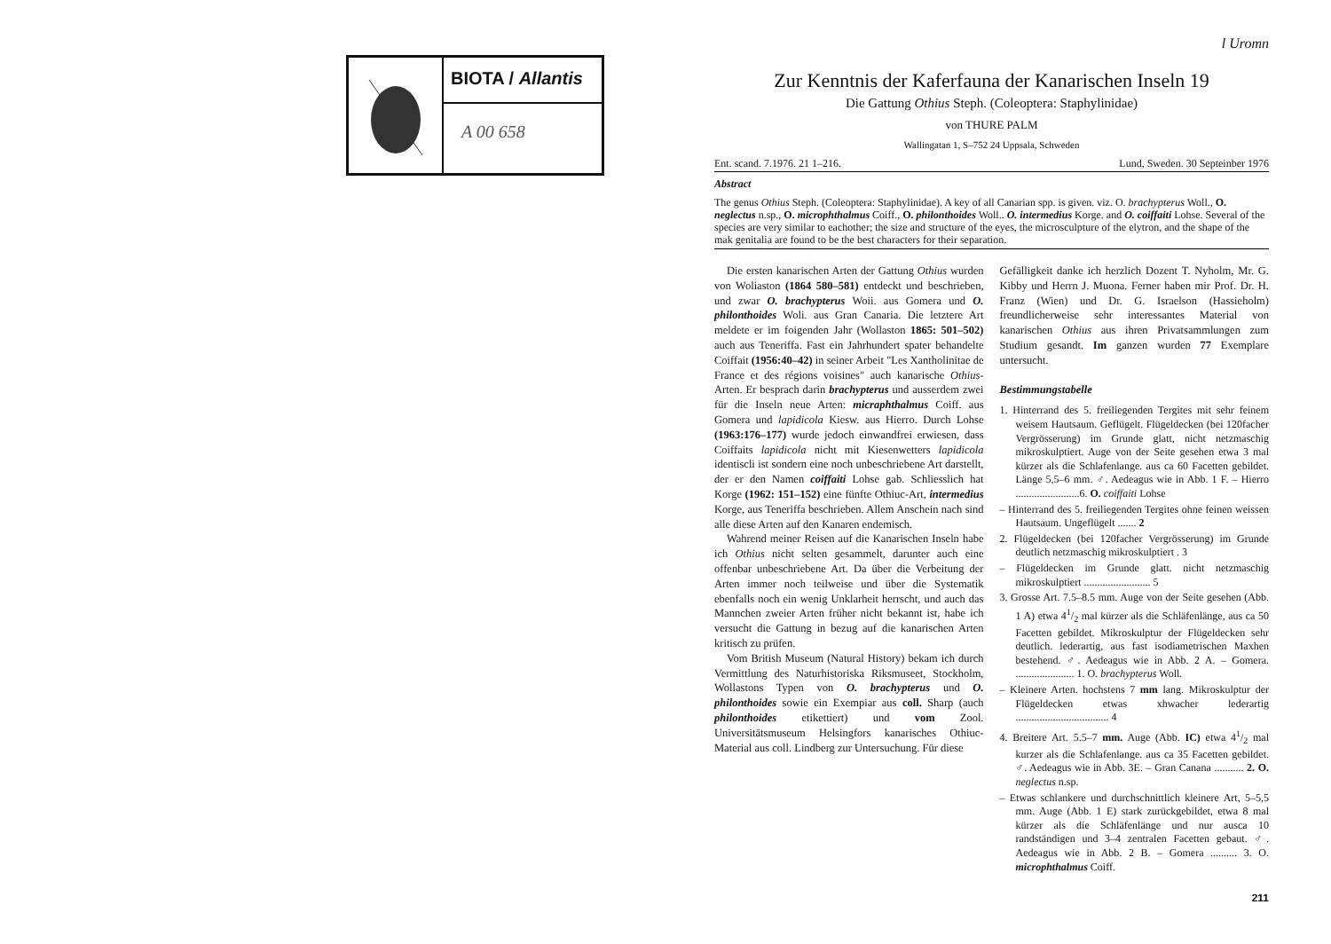BIOTA / Allantis
A 00 658
l Uromn
Zur Kenntnis der Kaferfauna der Kanarischen Inseln 19
Die Gattung Othius Steph. (Coleoptera: Staphylinidae)
von THURE PALM
Wallingatan 1, S–752 24 Uppsala, Schweden
Ent. scand. 7.1976. 21 1–216. Lund, Sweden. 30 Septeinber 1976
Abstract
The genus Othius Steph. (Coleoptera: Staphylinidae). A key of all Canarian spp. is given. viz. O. brachypterus Woll., O. neglectus n.sp., O. microphthalmus Coiff., O. philonthoides Woll.. O. intermedius Korge. and O. coiffaiti Lohse. Several of the species are very similar to eachother; the size and structure of the eyes, the microsculpture of the elytron, and the shape of the mak genitalia are found to be the best characters for their separation.
Die ersten kanarischen Arten der Gattung Othius wurden von Woliaston (1864 580–581) entdeckt und beschrieben, und zwar O. brachypterus Woii. aus Gomera und O. philonthoides Woli. aus Gran Canaria. Die letztere Art meldete er im foigenden Jahr (Wollaston 1865: 501–502) auch aus Teneriffa. Fast ein Jahrhundert spater behandelte Coiffait (1956:40–42) in seiner Arbeit "Les Xantholinitae de France et des régions voisines" auch kanarische Othius-Arten. Er besprach darin brachypterus und ausserdem zwei für die Inseln neue Arten: micraphthalmus Coiff. aus Gomera und lapidicola Kiesw. aus Hierro. Durch Lohse (1963:176–177) wurde jedoch einwandfrei erwiesen, dass Coiffaits lapidicola nicht mit Kiesenwetters lapidicola identiscli ist sondern eine noch unbeschriebene Art darstellt, der er den Namen coiffaiti Lohse gab. Schliesslich hat Korge (1962: 151–152) eine fünfte Othiuc-Art, intermedius Korge, aus Teneriffa beschrieben. Allem Anschein nach sind alle diese Arten auf den Kanaren endemisch.
Wahrend meiner Reisen auf die Kanarischen Inseln habe ich Othius nicht selten gesammelt, darunter auch eine offenbar unbeschriebene Art. Da über die Verbeitung der Arten immer noch teilweise und über die Systematik ebenfalls noch ein wenig Unklarheit herrscht, und auch das Mannchen zweier Arten früher nicht bekannt ist, habe ich versucht die Gattung in bezug auf die kanarischen Arten kritisch zu prüfen.
Vom British Museum (Natural History) bekam ich durch Vermittlung des Naturhistoriska Riksmuseet, Stockholm, Wollastons Typen von O. brachypterus und O. philonthoides sowie ein Exempiar aus coll. Sharp (auch philonthoides etikettiert) und vom Zool. Universitätsmuseum Helsingfors kanarisches Othiuc-Material aus coll. Lindberg zur Untersuchung. Für diese
Gefälligkeit danke ich herzlich Dozent T. Nyholm, Mr. G. Kibby und Herrn J. Muona. Ferner haben mir Prof. Dr. H. Franz (Wien) und Dr. G. Israelson (Hassieholm) freundlicherweise sehr interessantes Material von kanarischen Othius aus ihren Privatsammlungen zum Studium gesandt. Im ganzen wurden 77 Exemplare untersucht.
Bestimmungstabelle
1. Hinterrand des 5. freiliegenden Tergites mit sehr feinem weisem Hautsaum. Geflügelt. Flügeldecken (bei 120facher Vergrösserung) im Grunde glatt, nicht netzmaschig mikroskulptiert. Auge von der Seite gesehen etwa 3 mal kürzer als die Schlafenlange. aus ca 60 Facetten gebildet. Länge 5,5–6 mm. ♂. Aedeagus wie in Abb. 1 F. – Hierro ........................6. O. coiffaiti Lohse
– Hinterrand des 5. freiliegenden Tergites ohne feinen weissen Hautsaum. Ungeflügelt ....... 2
2. Flügeldecken (bei 120facher Vergrösserung) im Grunde deutlich netzmaschig mikroskulptiert . 3
– Flügeldecken im Grunde glatt. nicht netzmaschig mikroskulptiert ......................... 5
3. Grosse Art. 7.5–8.5 mm. Auge von der Seite gesehen (Abb. 1 A) etwa 41/2 mal kürzer als die Schläfenlänge, aus ca 50 Facetten gebildet. Mikroskulptur der Flügeldecken sehr deutlich. lederartig, aus fast isodiametrischen Maxhen bestehend. ♂. Aedeagus wie in Abb. 2 A. – Gomera. ...................... 1. O. brachypterus Woll.
– Kleinere Arten. hochstens 7 mm lang. Mikroskulptur der Flügeldecken etwas xhwacher lederartig ................................... 4
4. Breitere Art. 5.5–7 mm. Auge (Abb. IC) etwa 41/2 mal kurzer als die Schlafenlange. aus ca 35 Facetten gebildet. ♂. Aedeagus wie in Abb. 3E. – Gran Canana ........... 2. O. neglectus n.sp.
– Etwas schlankere und durchschnittlich kleinere Art, 5–5,5 mm. Auge (Abb. 1 E) stark zurückgebildet, etwa 8 mal kürzer als die Schläfenlänge und nur ausca 10 randständigen und 3–4 zentralen Facetten gebaut. ♂. Aedeagus wie in Abb. 2 B. – Gomera .......... 3. O. microphthalmus Coiff.
211